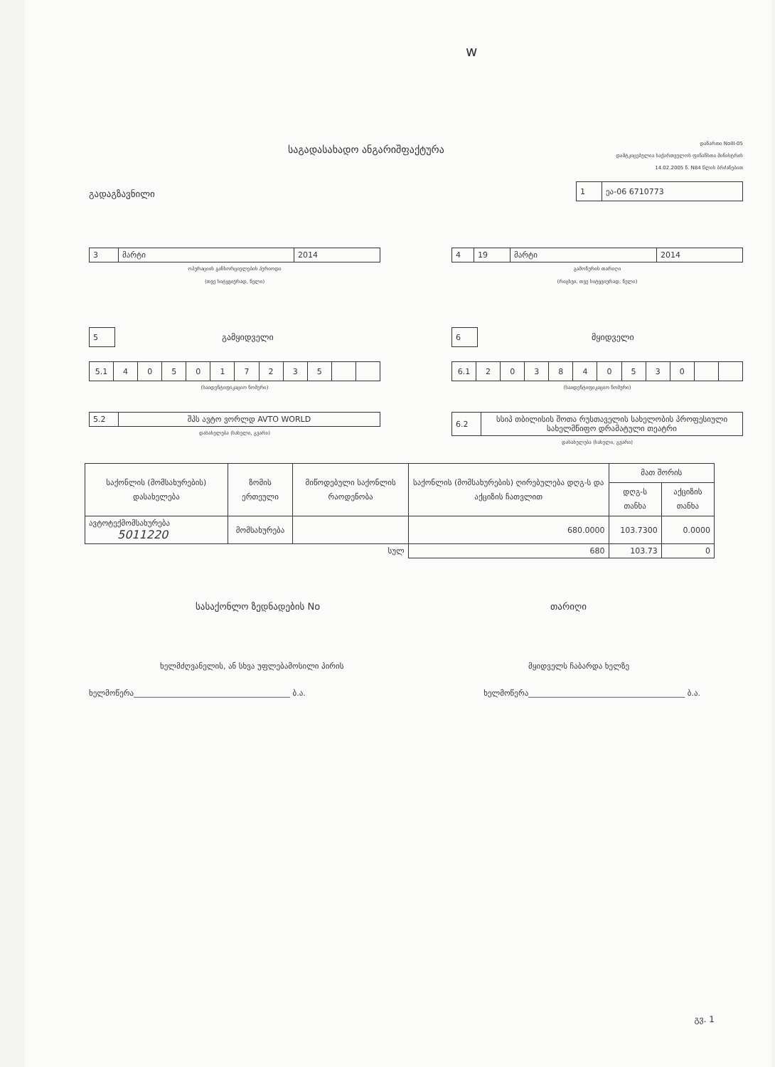w
საგადასახადო ანგარიშფაქტურა
დანართი NoIII-05
დამტკიცებულია საქართველოს ფინანსთა მინისტრის
14.02.2005 წ. N84 წლის ბრძანებით
გადაგზავნილი
| 1 | ეა-06 6710773 |
| 3 | მარტი | 2014 |
ოპერაციის განხორციელების პერიოდი
(თვე სიტყვიერად, წელი)
| 4 | 19 | მარტი | 2014 |
გამოწერის თარიღი
(რიცხვი, თვე სიტყვიერად, წელი)
| 5 |
გამყიდველი
| 6 |
მყიდველი
| 5.1 | 4 | 0 | 5 | 0 | 1 | 7 | 2 | 3 | 5 | | |
(საიდენტიფიკაციო ნომერი)
| 6.1 | 2 | 0 | 3 | 8 | 4 | 0 | 5 | 3 | 0 | | |
(საიდენტიფიკაციო ნომერი)
| 5.2 | შპს ავტო ვორლდ AVTO WORLD |
დასახელება (სახელი, გვარი)
| 6.2 | სსიპ თბილისის შოთა რუსთაველის სახელობის პროფესიული სახელმწიფო დრამატული თეატრი |
დასახელება (სახელი, გვარი)
| საქონლის (მომსახურების) დასახელება | ზომის ერთეული | მიწოდებული საქონლის რაოდენობა | საქონლის (მომსახურების) ღირებულება დღგ-ს და აქციზის ჩათვლით | მათ შორის | |
| --- | --- | --- | --- | --- | --- |
| | | | | დღგ-ს თანხა | აქციზის თანხა |
| ავტოტექმომსახურება 5011220 | მომსახურება | | 680.0000 | 103.7300 | 0.0000 |
| სულ | | | 680 | 103.73 | 0 |
სასაქონლო ზედნადების No თარიღი
ხელმძღვანელის, ან სხვა უფლებამოსილი პირის მყიდველს ჩაბარდა ხელზე
ხელმოწერა________________________________________ ბ.ა. ხელმოწერა________________________________________ ბ.ა.
გვ. 1